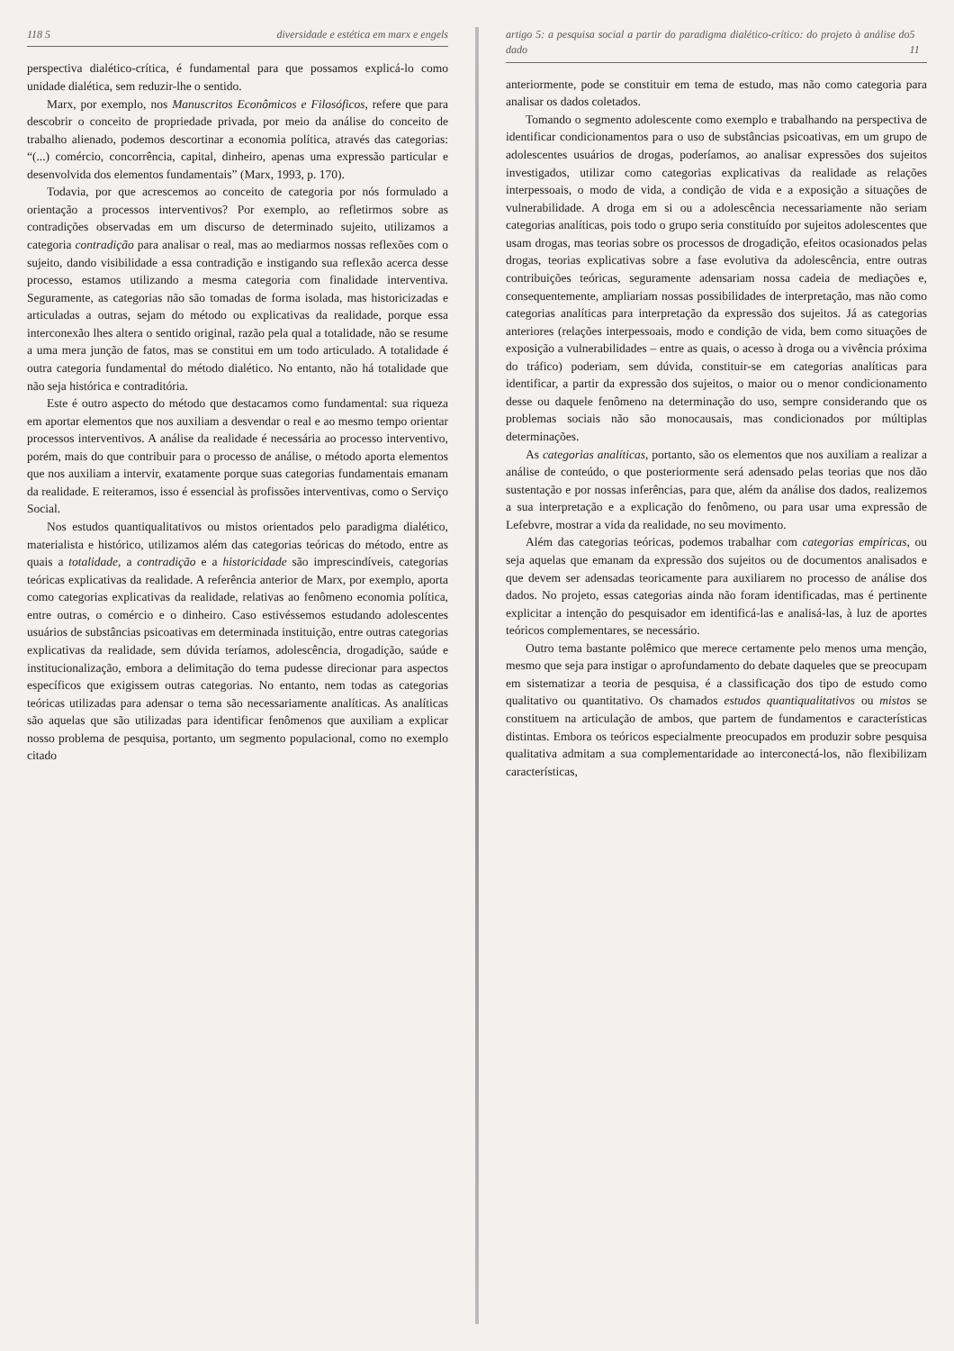118 5 diversidade e estética em marx e engels
perspectiva dialético-crítica, é fundamental para que possamos explicá-lo como unidade dialética, sem reduzir-lhe o sentido.
Marx, por exemplo, nos Manuscritos Econômicos e Filosóficos, refere que para descobrir o conceito de propriedade privada, por meio da análise do conceito de trabalho alienado, podemos descortinar a economia política, através das categorias: “(...) comércio, concorrência, capital, dinheiro, apenas uma expressão particular e desenvolvida dos elementos fundamentais” (Marx, 1993, p. 170).
Todavia, por que acrescemos ao conceito de categoria por nós formulado a orientação a processos interventivos? Por exemplo, ao refletirmos sobre as contradições observadas em um discurso de determinado sujeito, utilizamos a categoria contradição para analisar o real, mas ao mediarmos nossas reflexões com o sujeito, dando visibilidade a essa contradição e instigando sua reflexão acerca desse processo, estamos utilizando a mesma categoria com finalidade interventiva. Seguramente, as categorias não são tomadas de forma isolada, mas historicizadas e articuladas a outras, sejam do método ou explicativas da realidade, porque essa interconexão lhes altera o sentido original, razão pela qual a totalidade, não se resume a uma mera junção de fatos, mas se constitui em um todo articulado. A totalidade é outra categoria fundamental do método dialético. No entanto, não há totalidade que não seja histórica e contraditória.
Este é outro aspecto do método que destacamos como fundamental: sua riqueza em aportar elementos que nos auxiliam a desvendar o real e ao mesmo tempo orientar processos interventivos. A análise da realidade é necessária ao processo interventivo, porém, mais do que contribuir para o processo de análise, o método aporta elementos que nos auxiliam a intervir, exatamente porque suas categorias fundamentais emanam da realidade. E reiteramos, isso é essencial às profissões interventivas, como o Serviço Social.
Nos estudos quantiqualitativos ou mistos orientados pelo paradigma dialético, materialista e histórico, utilizamos além das categorias teóricas do método, entre as quais a totalidade, a contradição e a historicidade são imprescindíveis, categorias teóricas explicativas da realidade. A referência anterior de Marx, por exemplo, aporta como categorias explicativas da realidade, relativas ao fenômeno economia política, entre outras, o comércio e o dinheiro. Caso estivéssemos estudando adolescentes usuários de substâncias psicoativas em determinada instituição, entre outras categorias explicativas da realidade, sem dúvida teríamos, adolescência, drogadição, saúde e institucionalização, embora a delimitação do tema pudesse direcionar para aspectos específicos que exigissem outras categorias. No entanto, nem todas as categorias teóricas utilizadas para adensar o tema são necessariamente analíticas. As analíticas são aquelas que são utilizadas para identificar fenômenos que auxiliam a explicar nosso problema de pesquisa, portanto, um segmento populacional, como no exemplo citado
artigo 5: a pesquisa social a partir do paradigma dialético-crítico: do projeto à análise do dado 5 11
anteriormente, pode se constituir em tema de estudo, mas não como categoria para analisar os dados coletados.
Tomando o segmento adolescente como exemplo e trabalhando na perspectiva de identificar condicionamentos para o uso de substâncias psicoativas, em um grupo de adolescentes usuários de drogas, poderíamos, ao analisar expressões dos sujeitos investigados, utilizar como categorias explicativas da realidade as relações interpessoais, o modo de vida, a condição de vida e a exposição a situações de vulnerabilidade. A droga em si ou a adolescência necessariamente não seriam categorias analíticas, pois todo o grupo seria constituído por sujeitos adolescentes que usam drogas, mas teorias sobre os processos de drogadição, efeitos ocasionados pelas drogas, teorias explicativas sobre a fase evolutiva da adolescência, entre outras contribuições teóricas, seguramente adensariam nossa cadeia de mediações e, consequentemente, ampliariam nossas possibilidades de interpretação, mas não como categorias analíticas para interpretação da expressão dos sujeitos. Já as categorias anteriores (relações interpessoais, modo e condição de vida, bem como situações de exposição a vulnerabilidades – entre as quais, o acesso à droga ou a vivência próxima do tráfico) poderiam, sem dúvida, constituir-se em categorias analíticas para identificar, a partir da expressão dos sujeitos, o maior ou o menor condicionamento desse ou daquele fenômeno na determinação do uso, sempre considerando que os problemas sociais não são monocausais, mas condicionados por múltiplas determinações.
As categorias analíticas, portanto, são os elementos que nos auxiliam a realizar a análise de conteúdo, o que posteriormente será adensado pelas teorias que nos dão sustentação e por nossas inferências, para que, além da análise dos dados, realizemos a sua interpretação e a explicação do fenômeno, ou para usar uma expressão de Lefebvre, mostrar a vida da realidade, no seu movimento.
Além das categorias teóricas, podemos trabalhar com categorias empíricas, ou seja aquelas que emanam da expressão dos sujeitos ou de documentos analisados e que devem ser adensadas teoricamente para auxiliarem no processo de análise dos dados. No projeto, essas categorias ainda não foram identificadas, mas é pertinente explicitar a intenção do pesquisador em identificá-las e analisá-las, à luz de aportes teóricos complementares, se necessário.
Outro tema bastante polêmico que merece certamente pelo menos uma menção, mesmo que seja para instigar o aprofundamento do debate daqueles que se preocupam em sistematizar a teoria de pesquisa, é a classificação dos tipo de estudo como qualitativo ou quantitativo. Os chamados estudos quantiqualitativos ou mistos se constituem na articulação de ambos, que partem de fundamentos e características distintas. Embora os teóricos especialmente preocupados em produzir sobre pesquisa qualitativa admitam a sua complementaridade ao interconectá-los, não flexibilizam características,